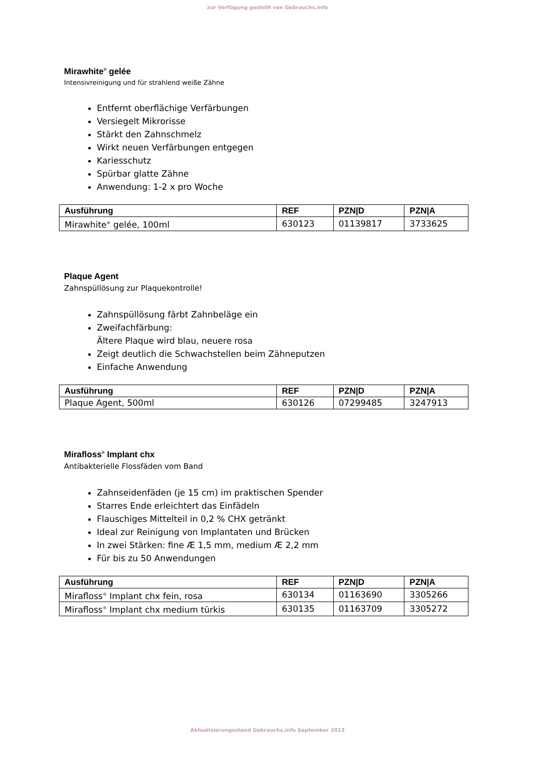zur Verfügung gestellt von Gebrauchs.info
Mirawhite<sup>®</sup> gelée
Intensivreinigung und für strahlend weiße Zähne
Entfernt oberflächige Verfärbungen
Versiegelt Mikrorisse
Stärkt den Zahnschmelz
Wirkt neuen Verfärbungen entgegen
Kariesschutz
Spürbar glatte Zähne
Anwendung: 1-2 x pro Woche
| Ausführung | REF | PZN/D | PZN/A |
| --- | --- | --- | --- |
| Mirawhite<sup>®</sup> gelée, 100ml | 630123 | 01139817 | 3733625 |
Plaque Agent
Zahnspüllösung zur Plaquekontrolle!
Zahnspüllösung färbt Zahnbeläge ein
Zweifachfärbung:
Ältere Plaque wird blau, neuere rosa
Zeigt deutlich die Schwachstellen beim Zähneputzen
Einfache Anwendung
| Ausführung | REF | PZN/D | PZN/A |
| --- | --- | --- | --- |
| Plaque Agent, 500ml | 630126 | 07299485 | 3247913 |
Mirafloss<sup>®</sup> Implant chx
Antibakterielle Flossfäden vom Band
Zahnseidenfäden (je 15 cm) im praktischen Spender
Starres Ende erleichtert das Einfädeln
Flauschiges Mittelteil in 0,2 % CHX getränkt
Ideal zur Reinigung von Implantaten und Brücken
In zwei Stärken: fine Æ 1,5 mm, medium Æ 2,2 mm
Für bis zu 50 Anwendungen
| Ausführung | REF | PZN/D | PZN/A |
| --- | --- | --- | --- |
| Mirafloss<sup>®</sup> Implant chx fein, rosa | 630134 | 01163690 | 3305266 |
| Mirafloss<sup>®</sup> Implant chx medium türkis | 630135 | 01163709 | 3305272 |
Aktualisierungsstand Gebrauchs.info September 2013